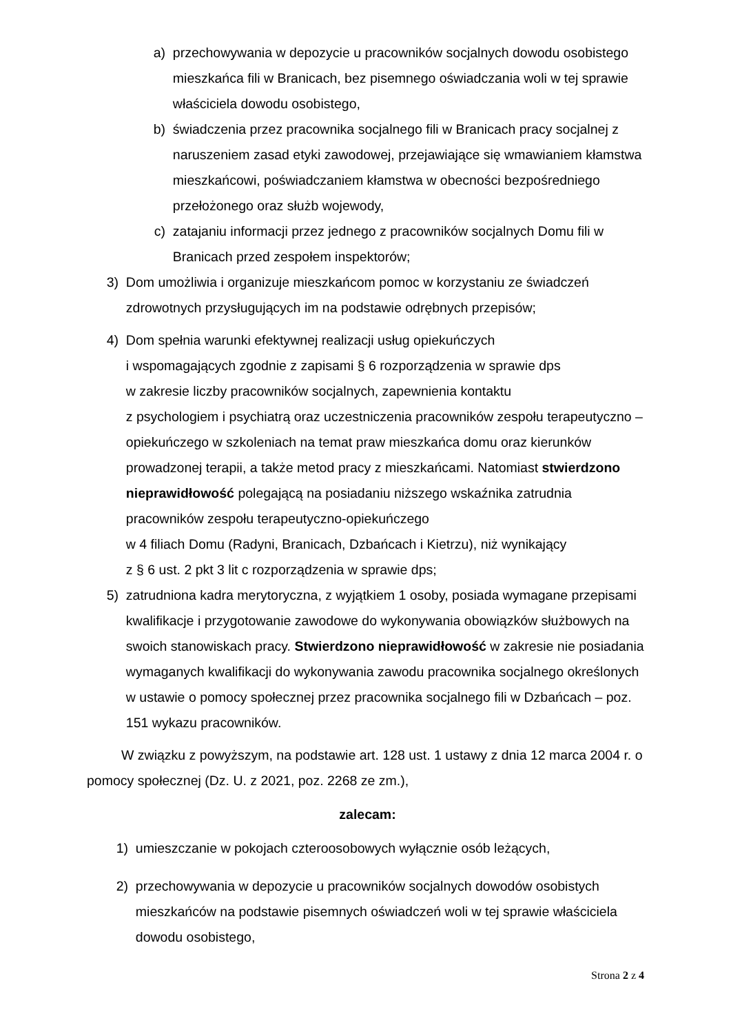a) przechowywania w depozycie u pracowników socjalnych dowodu osobistego mieszkańca fili w Branicach, bez pisemnego oświadczania woli w tej sprawie właściciela dowodu osobistego,
b) świadczenia przez pracownika socjalnego fili w Branicach pracy socjalnej z naruszeniem zasad etyki zawodowej, przejawiające się wmawianiem kłamstwa mieszkańcowi, poświadczaniem kłamstwa w obecności bezpośredniego przełożonego oraz służb wojewody,
c) zatajaniu informacji przez jednego z pracowników socjalnych Domu fili w Branicach przed zespołem inspektorów;
3) Dom umożliwia i organizuje mieszkańcom pomoc w korzystaniu ze świadczeń zdrowotnych przysługujących im na podstawie odrębnych przepisów;
4) Dom spełnia warunki efektywnej realizacji usług opiekuńczych
i wspomagających zgodnie z zapisami § 6 rozporządzenia w sprawie dps
w zakresie liczby pracowników socjalnych, zapewnienia kontaktu
z psychologiem i psychiatrą oraz uczestniczenia pracowników zespołu terapeutyczno – opiekuńczego w szkoleniach na temat praw mieszkańca domu oraz kierunków prowadzonej terapii, a także metod pracy z mieszkańcami. Natomiast stwierdzono nieprawidłowość polegającą na posiadaniu niższego wskaźnika zatrudnia pracowników zespołu terapeutyczno-opiekuńczego
w 4 filiach Domu (Radyni, Branicach, Dzbańcach i Kietrzu), niż wynikający
z § 6 ust. 2 pkt 3 lit c rozporządzenia w sprawie dps;
5) zatrudniona kadra merytoryczna, z wyjątkiem 1 osoby, posiada wymagane przepisami kwalifikacje i przygotowanie zawodowe do wykonywania obowiązków służbowych na swoich stanowiskach pracy. Stwierdzono nieprawidłowość w zakresie nie posiadania wymaganych kwalifikacji do wykonywania zawodu pracownika socjalnego określonych w ustawie o pomocy społecznej przez pracownika socjalnego fili w Dzbańcach – poz. 151 wykazu pracowników.
W związku z powyższym, na podstawie art. 128 ust. 1 ustawy z dnia 12 marca 2004 r. o pomocy społecznej (Dz. U. z 2021, poz. 2268 ze zm.),
zalecam:
1) umieszczanie w pokojach czteroosobowych wyłącznie osób leżących,
2) przechowywania w depozycie u pracowników socjalnych dowodów osobistych mieszkańców na podstawie pisemnych oświadczeń woli w tej sprawie właściciela dowodu osobistego,
Strona 2 z 4